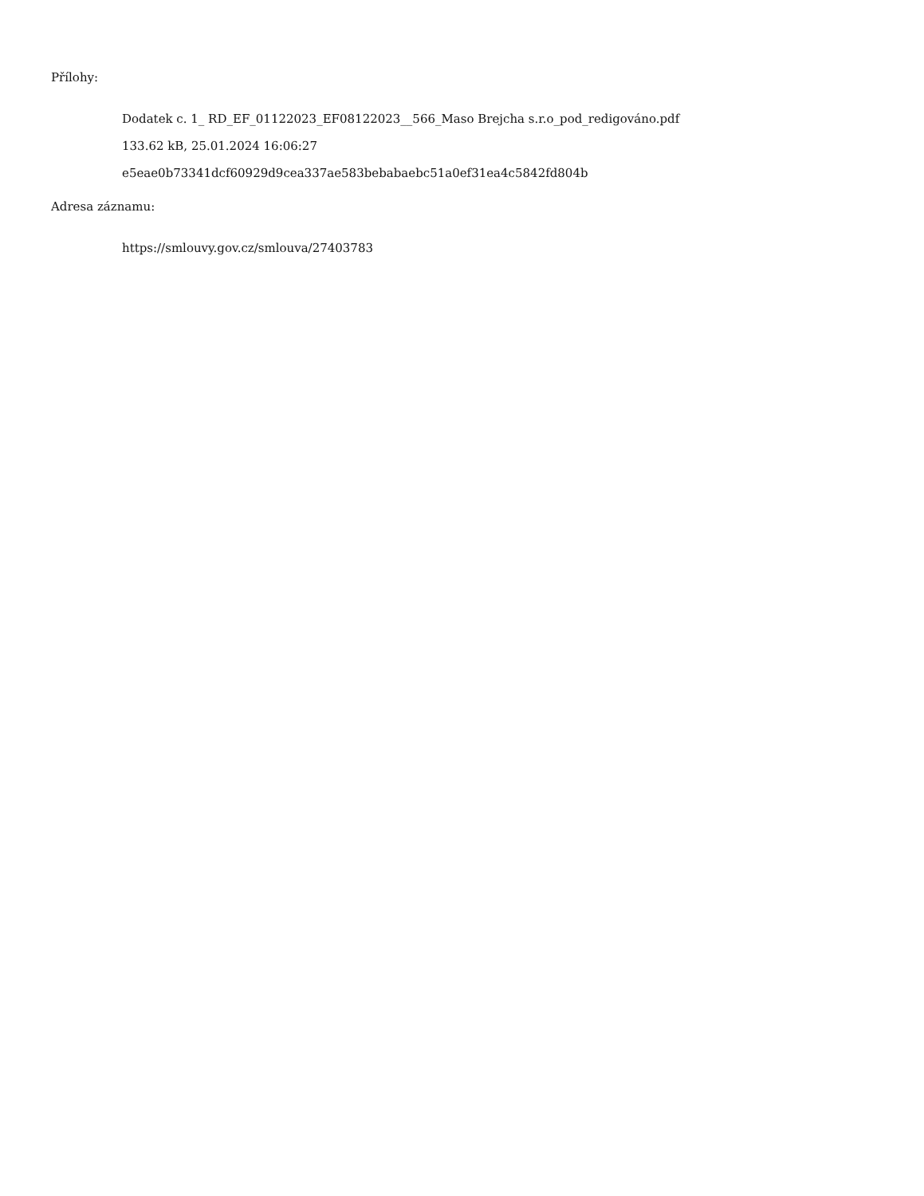Přílohy:
Dodatek c. 1_ RD_EF_01122023_EF08122023__566_Maso Brejcha s.r.o_pod_redigováno.pdf
133.62 kB, 25.01.2024 16:06:27
e5eae0b73341dcf60929d9cea337ae583bebabaebc51a0ef31ea4c5842fd804b
Adresa záznamu:
https://smlouvy.gov.cz/smlouva/27403783